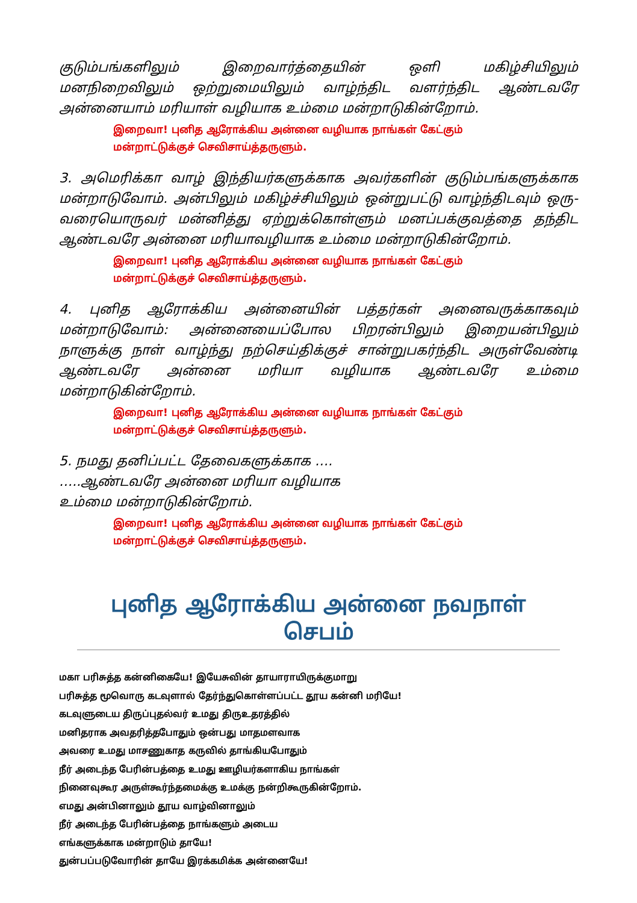குடும்பங்களிலும் இறைவார்த்தையின் ஒளி மகிழ்சியிலும் மனநிறைவிலும் ஒற்றுமையிலும் வாழ்ந்திட வளர்ந்திட ஆண்டவரே அன்னையாம் மரியாள் வழியாக உம்மை மன்றாடுகின்றோம்.
இறைவா! புனித ஆரோக்கிய அன்னை வழியாக நாங்கள் கேட்கும்
மன்றாட்டுக்குச் செவிசாய்த்தருளும்.
3. அமெரிக்கா வாழ் இந்தியர்களுக்காக அவர்களின் குடும்பங்களுக்காக மன்றாடுவோம். அன்பிலும் மகிழ்ச்சியிலும் ஒன்றுபட்டு வாழ்ந்திடவும் ஒரு-வரையொருவர் மன்னித்து ஏற்றுக்கொள்ளும் மனப்பக்குவத்தை தந்திட ஆண்டவரே அன்னை மரியாவழியாக உம்மை மன்றாடுகின்றோம்.
இறைவா! புனித ஆரோக்கிய அன்னை வழியாக நாங்கள் கேட்கும்
மன்றாட்டுக்குச் செவிசாய்த்தருளும்.
4. புனித ஆரோக்கிய அன்னையின் பத்தர்கள் அனைவருக்காகவும் மன்றாடுவோம்: அன்னையைப்போல பிறரன்பிலும் இறையன்பிலும் நாளுக்கு நாள் வாழ்ந்து நற்செய்திக்குச் சான்றுபகர்ந்திட அருள்வேண்டி ஆண்டவரே அன்னை மரியா வழியாக ஆண்டவரே உம்மை மன்றாடுகின்றோம்.
இறைவா! புனித ஆரோக்கிய அன்னை வழியாக நாங்கள் கேட்கும்
மன்றாட்டுக்குச் செவிசாய்த்தருளும்.
5. நமது தனிப்பட்ட தேவைகளுக்காக ….
…..ஆண்டவரே அன்னை மரியா வழியாக
உம்மை மன்றாடுகின்றோம்.
இறைவா! புனித ஆரோக்கிய அன்னை வழியாக நாங்கள் கேட்கும்
மன்றாட்டுக்குச் செவிசாய்த்தருளும்.
புனித ஆரோக்கிய அன்னை நவநாள் செபம்
மகா பரிசுத்த கன்னிகையே! இயேசுவின் தாயாராயிருக்குமாறு
பரிசுத்த மூவொரு கடவுளால் தேர்ந்துகொள்ளப்பட்ட தூய கன்னி மரியே!
கடவுளுடைய திருப்புதல்வர் உமது திருஉதரத்தில்
மனிதராக அவதரித்தபோதும் ஒன்பது மாதமளவாக
அவரை உமது மாசணுகாத கருவில் தாங்கியபோதும்
நீர் அடைந்த பேரின்பத்தை உமது ஊழியர்களாகிய நாங்கள்
நினைவுகூர அருள்கூர்ந்தமைக்கு உமக்கு நன்றிகூருகின்றோம்.
எமது அன்பினாலும் தூய வாழ்வினாலும்
நீர் அடைந்த பேரின்பத்தை நாங்களும் அடைய
எங்களுக்காக மன்றாடும் தாயே!
துன்பப்படுவோரின் தாயே இரக்கமிக்க அன்னையே!